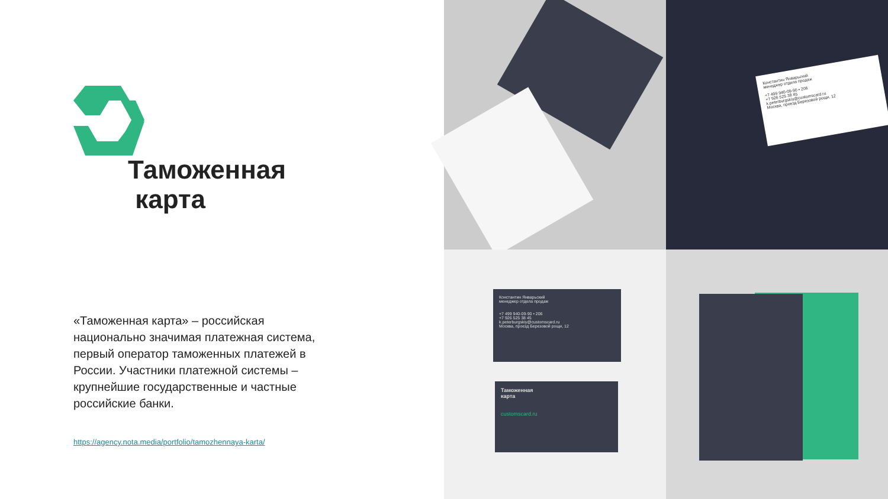Таможенная
карта
«Таможенная карта» – российская национально значимая платежная система, первый оператор таможенных платежей в России. Участники платежной системы – крупнейшие государственные и частные российские банки.
https://agency.nota.media/portfolio/tamozhennaya-karta/
Константин Январьский
менеджер отдела продаж
+7 499 940-09-90 • 206
+7 926 525 38 45
k.peterburgskiy@customscard.ru
Москва, проезд Березовой рощи, 12
Константин Январьский
менеджер отдела продаж
+7 499 940-09-90 • 206
+7 926 525 38 45
k.peterburgskiy@customscard.ru
Москва, проезд Березовой рощи, 12
Таможенная
карта
customscard.ru